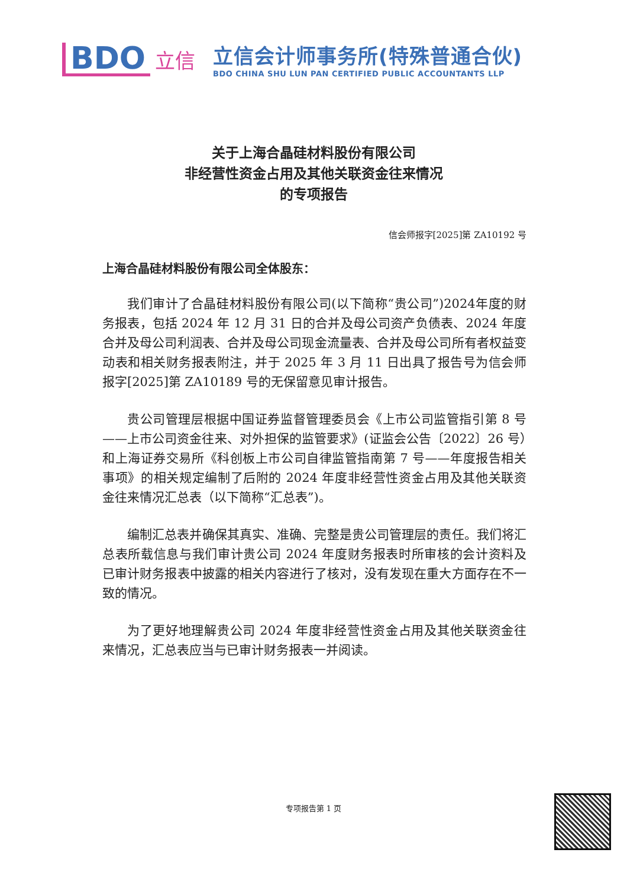BDO 立信
立信会计师事务所(特殊普通合伙)
BDO CHINA SHU LUN PAN CERTIFIED PUBLIC ACCOUNTANTS LLP
关于上海合晶硅材料股份有限公司
非经营性资金占用及其他关联资金往来情况
的专项报告
信会师报字[2025]第 ZA10192 号
上海合晶硅材料股份有限公司全体股东：
我们审计了合晶硅材料股份有限公司(以下简称“贵公司”)2024年度的财务报表，包括 2024 年 12 月 31 日的合并及母公司资产负债表、2024 年度合并及母公司利润表、合并及母公司现金流量表、合并及母公司所有者权益变动表和相关财务报表附注，并于 2025 年 3 月 11 日出具了报告号为信会师报字[2025]第 ZA10189 号的无保留意见审计报告。
贵公司管理层根据中国证券监督管理委员会《上市公司监管指引第 8 号——上市公司资金往来、对外担保的监管要求》(证监会公告〔2022〕26 号）和上海证券交易所《科创板上市公司自律监管指南第 7 号——年度报告相关事项》的相关规定编制了后附的 2024 年度非经营性资金占用及其他关联资金往来情况汇总表（以下简称“汇总表”)。
编制汇总表并确保其真实、准确、完整是贵公司管理层的责任。我们将汇总表所载信息与我们审计贵公司 2024 年度财务报表时所审核的会计资料及已审计财务报表中披露的相关内容进行了核对，没有发现在重大方面存在不一致的情况。
为了更好地理解贵公司 2024 年度非经营性资金占用及其他关联资金往来情况，汇总表应当与已审计财务报表一并阅读。
专项报告第 1 页